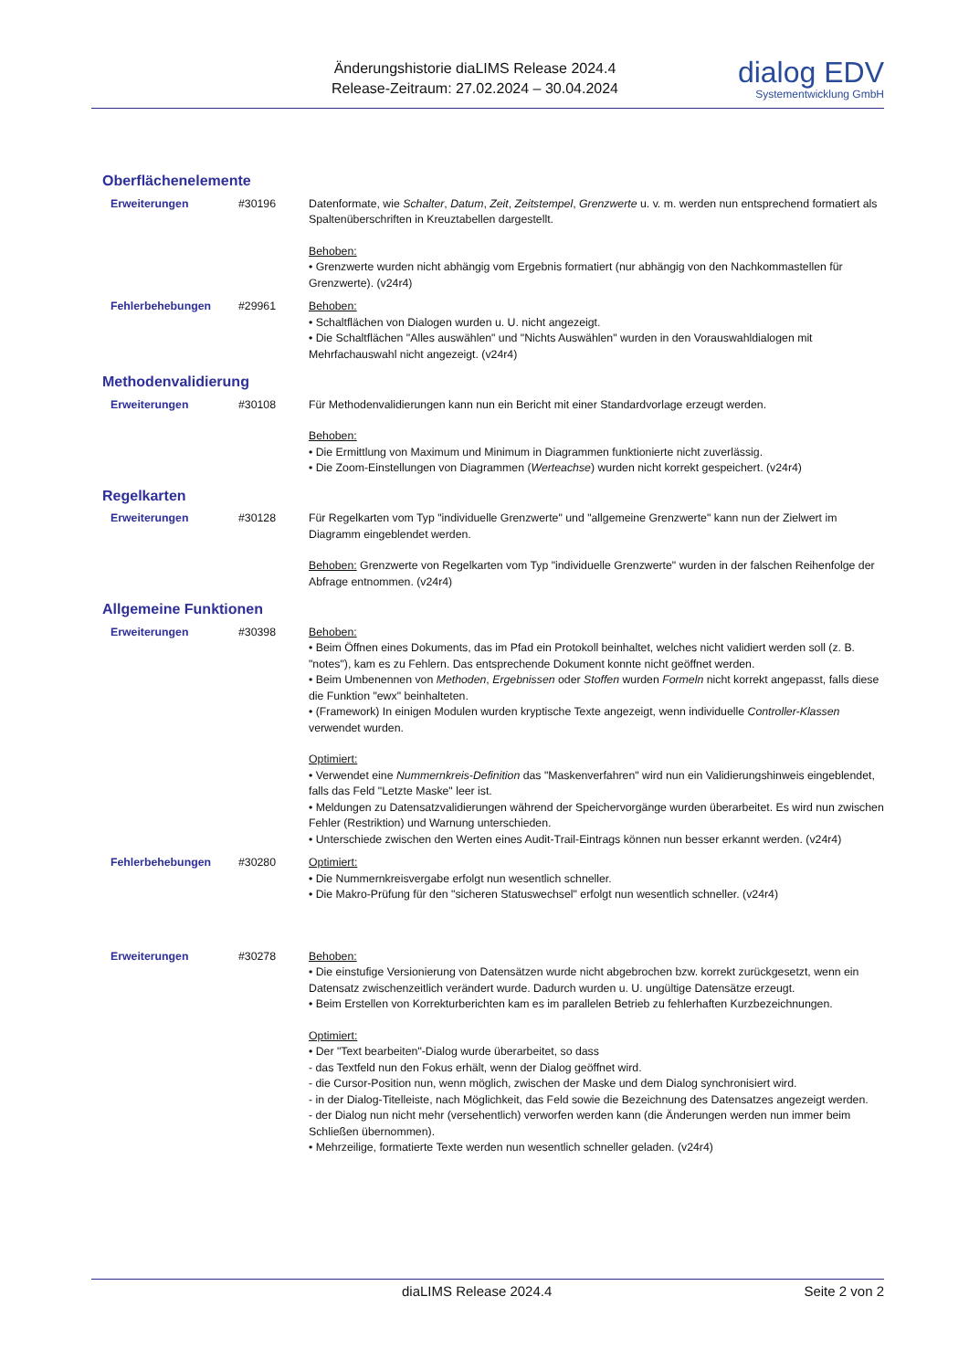Änderungshistorie diaLIMS Release 2024.4
Release-Zeitraum: 27.02.2024 – 30.04.2024
dialog EDV
Systementwicklung GmbH
Oberflächenelemente
| Erweiterungen | #30196 | Datenformate, wie Schalter , Datum , Zeit , Zeitstempel , Grenzwerte u. v. m. werden nun entsprechend formatiert als Spaltenüberschriften in Kreuztabellen dargestellt. Behoben: • Grenzwerte wurden nicht abhängig vom Ergebnis formatiert (nur abhängig von den Nachkommastellen für Grenzwerte). (v24r4) |
| Fehlerbehebungen | #29961 | Behoben: • Schaltflächen von Dialogen wurden u. U. nicht angezeigt. • Die Schaltflächen "Alles auswählen" und "Nichts Auswählen" wurden in den Vorauswahldialogen mit Mehrfachauswahl nicht angezeigt. (v24r4) |
Methodenvalidierung
| Erweiterungen | #30108 | Für Methodenvalidierungen kann nun ein Bericht mit einer Standardvorlage erzeugt werden. Behoben: • Die Ermittlung von Maximum und Minimum in Diagrammen funktionierte nicht zuverlässig. • Die Zoom-Einstellungen von Diagrammen ( Werteachse ) wurden nicht korrekt gespeichert. (v24r4) |
Regelkarten
| Erweiterungen | #30128 | Für Regelkarten vom Typ "individuelle Grenzwerte" und "allgemeine Grenzwerte" kann nun der Zielwert im Diagramm eingeblendet werden. Behoben: Grenzwerte von Regelkarten vom Typ "individuelle Grenzwerte" wurden in der falschen Reihenfolge der Abfrage entnommen. (v24r4) |
Allgemeine Funktionen
| Erweiterungen | #30398 | Behoben: • Beim Öffnen eines Dokuments, das im Pfad ein Protokoll beinhaltet, welches nicht validiert werden soll (z. B. "notes"), kam es zu Fehlern. Das entsprechende Dokument konnte nicht geöffnet werden. • Beim Umbenennen von Methoden , Ergebnissen oder Stoffen wurden Formeln nicht korrekt angepasst, falls diese die Funktion "ewx" beinhalteten. • (Framework) In einigen Modulen wurden kryptische Texte angezeigt, wenn individuelle Controller-Klassen verwendet wurden. Optimiert: • Verwendet eine Nummernkreis-Definition das "Maskenverfahren" wird nun ein Validierungshinweis eingeblendet, falls das Feld "Letzte Maske" leer ist. • Meldungen zu Datensatzvalidierungen während der Speichervorgänge wurden überarbeitet. Es wird nun zwischen Fehler (Restriktion) und Warnung unterschieden. • Unterschiede zwischen den Werten eines Audit-Trail-Eintrags können nun besser erkannt werden. (v24r4) |
| Fehlerbehebungen | #30280 | Optimiert: • Die Nummernkreisvergabe erfolgt nun wesentlich schneller. • Die Makro-Prüfung für den "sicheren Statuswechsel" erfolgt nun wesentlich schneller. (v24r4) |
| Erweiterungen | #30278 | Behoben: • Die einstufige Versionierung von Datensätzen wurde nicht abgebrochen bzw. korrekt zurückgesetzt, wenn ein Datensatz zwischenzeitlich verändert wurde. Dadurch wurden u. U. ungültige Datensätze erzeugt. • Beim Erstellen von Korrekturberichten kam es im parallelen Betrieb zu fehlerhaften Kurzbezeichnungen. Optimiert: • Der "Text bearbeiten"-Dialog wurde überarbeitet, so dass - das Textfeld nun den Fokus erhält, wenn der Dialog geöffnet wird. - die Cursor-Position nun, wenn möglich, zwischen der Maske und dem Dialog synchronisiert wird. - in der Dialog-Titelleiste, nach Möglichkeit, das Feld sowie die Bezeichnung des Datensatzes angezeigt werden. - der Dialog nun nicht mehr (versehentlich) verworfen werden kann (die Änderungen werden nun immer beim Schließen übernommen). • Mehrzeilige, formatierte Texte werden nun wesentlich schneller geladen. (v24r4) |
diaLIMS Release 2024.4 Seite 2 von 2